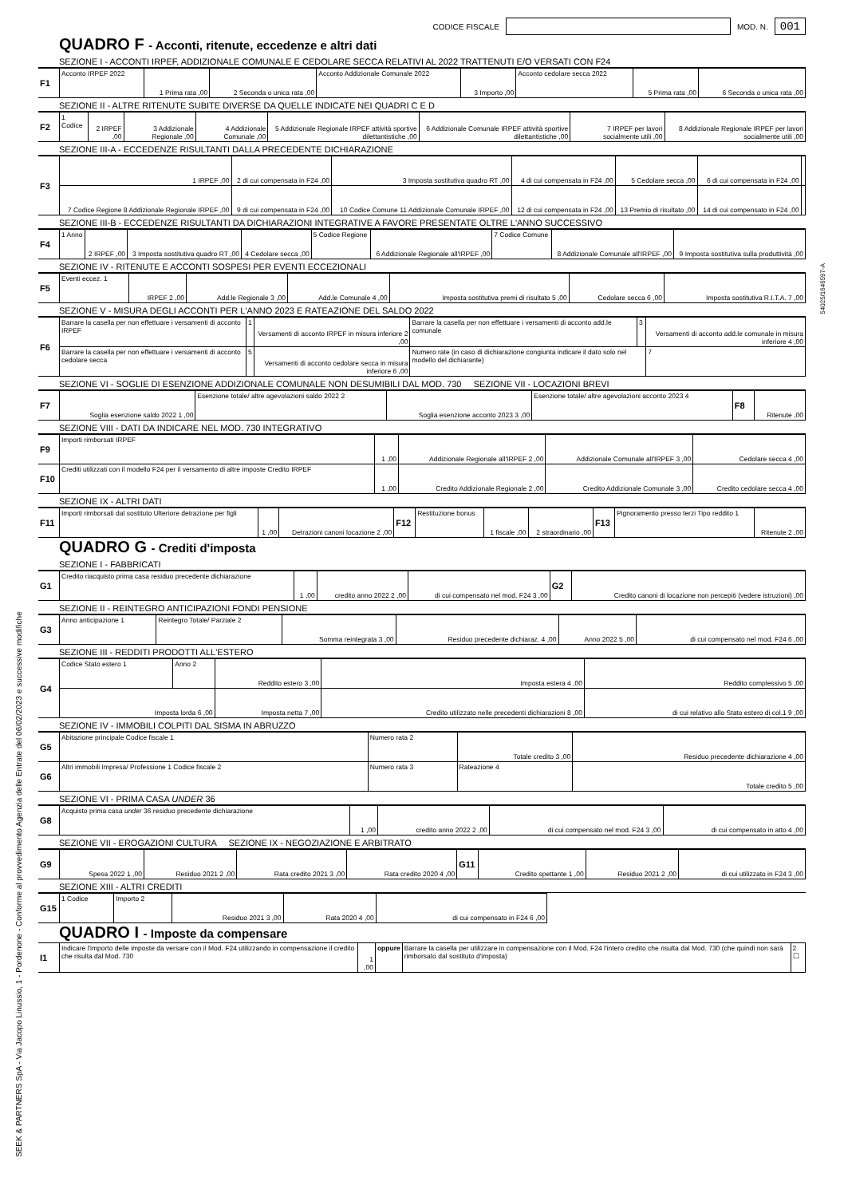CODICE FISCALE
MOD. N. 001
QUADRO F - Acconti, ritenute, eccedenze e altri dati
SEZIONE I - ACCONTI IRPEF, ADDIZIONALE COMUNALE E CEDOLARE SECCA RELATIVI AL 2022 TRATTENUTI E/O VERSATI CON F24
| F1 | Acconto IRPEF 2022 | 1 Prima rata ,00 | 2 Seconda o unica rata ,00 | Acconto Addizionale Comunale 2022 | 3 Importo ,00 | Acconto cedolare secca 2022 | 5 Prima rata ,00 | 6 Seconda o unica rata ,00 |
SEZIONE II - ALTRE RITENUTE SUBITE DIVERSE DA QUELLE INDICATE NEI QUADRI C E D
| F2 | 1 Codice | 2 IRPEF ,00 | 3 Addizionale Regionale ,00 | 4 Addizionale Comunale ,00 | 5 Addizionale Regionale IRPEF attività sportive dilettantistiche ,00 | 6 Addizionale Comunale IRPEF attività sportive dilettantistiche ,00 | 7 IRPEF per lavori socialmente utili ,00 | 8 Addizionale Regionale IRPEF per lavori socialmente utili ,00 |
SEZIONE III-A - ECCEDENZE RISULTANTI DALLA PRECEDENTE DICHIARAZIONE
| F3 | 1 IRPEF ,00 | 2 di cui compensata in F24 ,00 | 3 Imposta sostitutiva quadro RT ,00 | 4 di cui compensata in F24 ,00 | 5 Cedolare secca ,00 | 6 di cui compensata in F24 ,00 | |
| | 7 Codice Regione 8 Addizionale Regionale IRPEF ,00 | 9 di cui compensata in F24 ,00 | 10 Codice Comune 11 Addizionale Comunale IRPEF ,00 | 12 di cui compensata in F24 ,00 | 13 Premio di risultato ,00 | 14 di cui compensato in F24 ,00 | |
SEZIONE III-B - ECCEDENZE RISULTANTI DA DICHIARAZIONI INTEGRATIVE A FAVORE PRESENTATE OLTRE L'ANNO SUCCESSIVO
| F4 | 1 Anno | 2 IRPEF ,00 | 3 Imposta sostitutiva quadro RT ,00 | 4 Cedolare secca ,00 | 5 Codice Regione | 6 Addizionale Regionale all'IRPEF ,00 | 7 Codice Comune | 8 Addizionale Comunale all'IRPEF ,00 | 9 Imposta sostitutiva sulla produttività ,00 |
SEZIONE IV - RITENUTE E ACCONTI SOSPESI PER EVENTI ECCEZIONALI
| F5 | Eventi eccez. 1 | IRPEF 2 ,00 | Add.le Regionale 3 ,00 | Add.le Comunale 4 ,00 | Imposta sostitutiva premi di risultato 5 ,00 | Cedolare secca 6 ,00 | Imposta sostitutiva R.I.T.A. 7 ,00 |
SEZIONE V - MISURA DEGLI ACCONTI PER L'ANNO 2023 E RATEAZIONE DEL SALDO 2022
| F6 | Barrare la casella per non effettuare i versamenti di acconto IRPEF | 1 | Versamenti di acconto IRPEF in misura inferiore 2 ,00 | Barrare la casella per non effettuare i versamenti di acconto add.le comunale | 3 | Versamenti di acconto add.le comunale in misura inferiore 4 ,00 |
| | Barrare la casella per non effettuare i versamenti di acconto cedolare secca | 5 | Versamenti di acconto cedolare secca in misura inferiore 6 ,00 | Numero rate (in caso di dichiarazione congiunta indicare il dato solo nel modello del dichiarante) | | 7 |
SEZIONE VI - SOGLIE DI ESENZIONE ADDIZIONALE COMUNALE NON DESUMIBILI DAL MOD. 730 SEZIONE VII - LOCAZIONI BREVI
| F7 | Soglia esenzione saldo 2022 1 ,00 | Esenzione totale/ altre agevolazioni saldo 2022 2 | Soglia esenzione acconto 2023 3 ,00 | Esenzione totale/ altre agevolazioni acconto 2023 4 | F8 | Ritenute ,00 |
SEZIONE VIII - DATI DA INDICARE NEL MOD. 730 INTEGRATIVO
| F9 | Importi rimborsati IRPEF | 1 ,00 | Addizionale Regionale all'IRPEF 2 ,00 | Addizionale Comunale all'IRPEF 3 ,00 | Cedolare secca 4 ,00 |
| F10 | Crediti utilizzati con il modello F24 per il versamento di altre imposte Credito IRPEF | 1 ,00 | Credito Addizionale Regionale 2 ,00 | Credito Addizionale Comunale 3 ,00 | Credito cedolare secca 4 ,00 |
SEZIONE IX - ALTRI DATI
| F11 | Importi rimborsati dal sostituto Ulteriore detrazione per figli | 1 ,00 | Detrazioni canoni locazione 2 ,00 | F12 | Restituzione bonus | 1 fiscale ,00 | 2 straordinario ,00 | F13 | Pignoramento presso terzi Tipo reddito 1 | Ritenute 2 ,00 |
QUADRO G - Crediti d'imposta
SEZIONE I - FABBRICATI
| G1 | Credito riacquisto prima casa residuo precedente dichiarazione | 1 ,00 | credito anno 2022 2 ,00 | di cui compensato nel mod. F24 3 ,00 | G2 | Credito canoni di locazione non percepiti (vedere istruzioni) ,00 |
SEZIONE II - REINTEGRO ANTICIPAZIONI FONDI PENSIONE
| G3 | Anno anticipazione 1 | Reintegro Totale/ Parziale 2 | Somma reintegrata 3 ,00 | Residuo precedente dichiaraz. 4 ,00 | Anno 2022 5 ,00 | di cui compensato nel mod. F24 6 ,00 |
SEZIONE III - REDDITI PRODOTTI ALL'ESTERO
| G4 | Codice Stato estero 1 | Anno 2 | Reddito estero 3 ,00 | Imposta estera 4 ,00 | Reddito complessivo 5 ,00 |
| | Imposta lorda 6 ,00 | | Imposta netta 7 ,00 | Credito utilizzato nelle precedenti dichiarazioni 8 ,00 | di cui relativo allo Stato estero di col.1 9 ,00 |
SEZIONE IV - IMMOBILI COLPITI DAL SISMA IN ABRUZZO
| G5 | Abitazione principale Codice fiscale 1 | Numero rata 2 | Totale credito 3 ,00 | Residuo precedente dichiarazione 4 ,00 |
| G6 | Altri immobili Impresa/ Professione 1 Codice fiscale 2 | Numero rata 3 | Rateazione 4 | Totale credito 5 ,00 |
SEZIONE VI - PRIMA CASA UNDER 36
| G8 | Acquisto prima casa under 36 residuo precedente dichiarazione | 1 ,00 | credito anno 2022 2 ,00 | di cui compensato nel mod. F24 3 ,00 | di cui compensato in atto 4 ,00 |
SEZIONE VII - EROGAZIONI CULTURA SEZIONE IX - NEGOZIAZIONE E ARBITRATO
| G9 | Spesa 2022 1 ,00 | Residuo 2021 2 ,00 | Rata credito 2021 3 ,00 | Rata credito 2020 4 ,00 | G11 | Credito spettante 1 ,00 | Residuo 2021 2 ,00 | di cui utilizzato in F24 3 ,00 |
SEZIONE XIII - ALTRI CREDITI
| G15 | 1 Codice | Importo 2 | Residuo 2021 3 ,00 | Rata 2020 4 ,00 | di cui compensato in F24 6 ,00 | |
QUADRO I - Imposte da compensare
| I1 | Indicare l'importo delle imposte da versare con il Mod. F24 utilizzando in compensazione il credito che risulta dal Mod. 730 | 1 ,00 | oppure | Barrare la casella per utilizzare in compensazione con il Mod. F24 l'intero credito che risulta dal Mod. 730 (che quindi non sarà rimborsato dal sostituto d'imposta) | 2 ☐ |
SEEK & PARTNERS SpA - Via Jacopo Linussio, 1 - Pordenone - Conforme al provvedimento Agenzia delle Entrate del 06/02/2023 e successive modifiche
54025/1646597-A